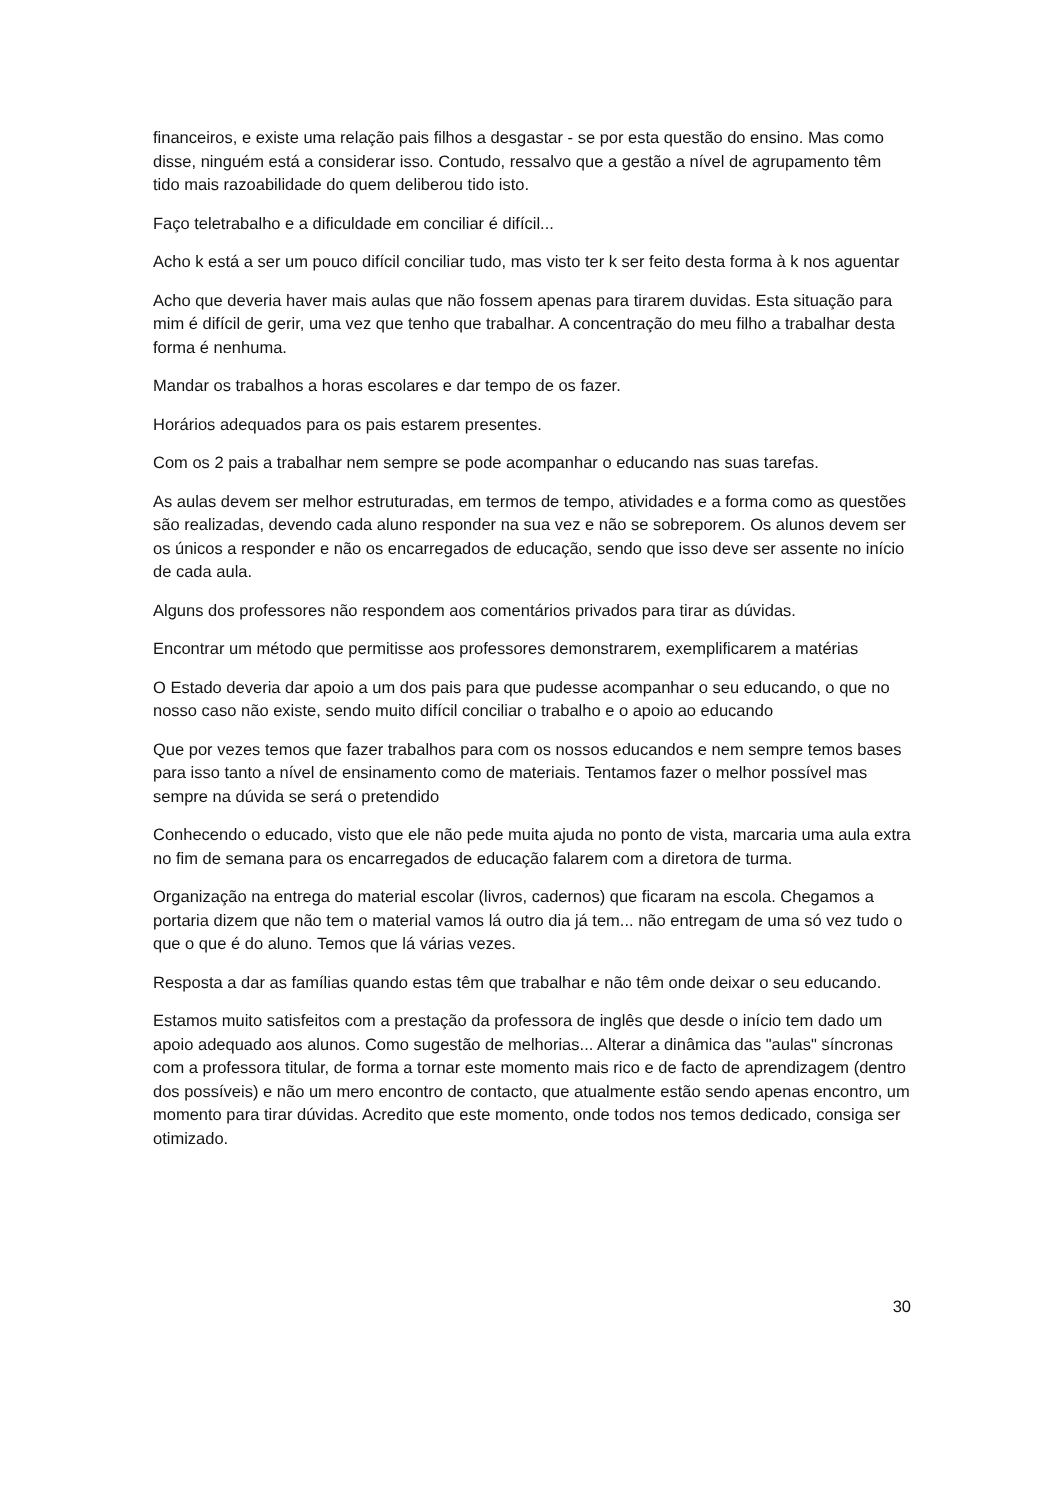financeiros, e existe uma relação pais filhos a desgastar - se por esta questão do ensino. Mas como disse, ninguém está a considerar isso. Contudo, ressalvo que a gestão a nível de agrupamento têm tido mais razoabilidade do quem deliberou tido isto.
Faço teletrabalho e a dificuldade em conciliar é difícil...
Acho k está a ser um pouco difícil conciliar tudo, mas visto ter k ser feito desta forma à k nos aguentar
Acho que deveria haver mais aulas que não fossem apenas para tirarem duvidas. Esta situação para mim é difícil de gerir, uma vez que tenho que trabalhar. A concentração do meu filho a trabalhar desta forma é nenhuma.
Mandar os trabalhos a horas escolares e dar tempo de os fazer.
Horários adequados para os pais estarem presentes.
Com os 2 pais a trabalhar nem sempre se pode acompanhar o educando nas suas tarefas.
As aulas devem ser melhor estruturadas, em termos de tempo, atividades e a forma como as questões são realizadas, devendo cada aluno responder na sua vez e não se sobreporem. Os alunos devem ser os únicos a responder e não os encarregados de educação, sendo que isso deve ser assente no início de cada aula.
Alguns dos professores não respondem aos comentários privados para tirar as dúvidas.
Encontrar um método que permitisse aos professores demonstrarem, exemplificarem a matérias
O Estado deveria dar apoio a um dos pais para que pudesse acompanhar o seu educando, o que no nosso caso não existe, sendo muito difícil conciliar o trabalho e o apoio ao educando
Que por vezes temos que fazer trabalhos para com os nossos educandos e nem sempre temos bases para isso tanto a nível de ensinamento como de materiais. Tentamos fazer o melhor possível mas sempre na dúvida se será o pretendido
Conhecendo o educado, visto que ele não pede muita ajuda no ponto de vista, marcaria uma aula extra no fim de semana para os encarregados de educação falarem com a diretora de turma.
Organização na entrega do material escolar (livros, cadernos) que ficaram na escola. Chegamos a portaria dizem que não tem o material vamos lá outro dia já tem... não entregam de uma só vez tudo o que o que é do aluno. Temos que lá várias vezes.
Resposta a dar as famílias quando estas têm que trabalhar e não têm onde deixar o seu educando.
Estamos muito satisfeitos com a prestação da professora de inglês que desde o início tem dado um apoio adequado aos alunos. Como sugestão de melhorias... Alterar a dinâmica das "aulas" síncronas com a professora titular, de forma a tornar este momento mais rico e de facto de aprendizagem (dentro dos possíveis) e não um mero encontro de contacto, que atualmente estão sendo apenas encontro, um momento para tirar dúvidas. Acredito que este momento, onde todos nos temos dedicado, consiga ser otimizado.
30